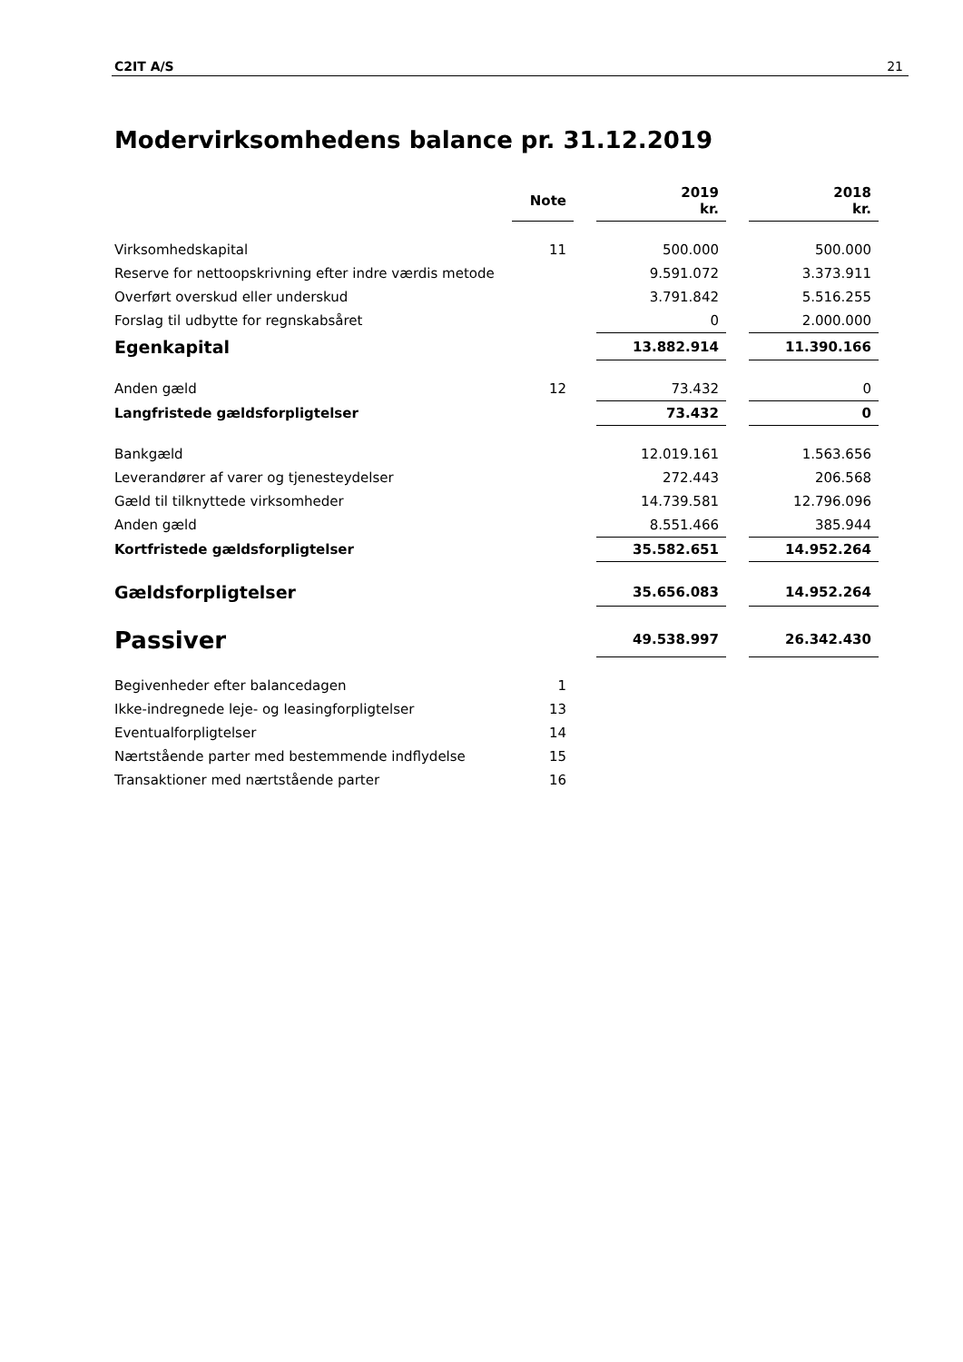C2IT A/S 21
Modervirksomhedens balance pr. 31.12.2019
| | Note | | 2019 kr. | | 2018 kr. |
| --- | --- | --- | --- | --- | --- |
| Virksomhedskapital | 11 | | 500.000 | | 500.000 |
| Reserve for nettoopskrivning efter indre værdis metode | | | 9.591.072 | | 3.373.911 |
| Overført overskud eller underskud | | | 3.791.842 | | 5.516.255 |
| Forslag til udbytte for regnskabsåret | | | 0 | | 2.000.000 |
| Egenkapital | | | 13.882.914 | | 11.390.166 |
| Anden gæld | 12 | | 73.432 | | 0 |
| Langfristede gældsforpligtelser | | | 73.432 | | 0 |
| Bankgæld | | | 12.019.161 | | 1.563.656 |
| Leverandører af varer og tjenesteydelser | | | 272.443 | | 206.568 |
| Gæld til tilknyttede virksomheder | | | 14.739.581 | | 12.796.096 |
| Anden gæld | | | 8.551.466 | | 385.944 |
| Kortfristede gældsforpligtelser | | | 35.582.651 | | 14.952.264 |
| Gældsforpligtelser | | | 35.656.083 | | 14.952.264 |
| Passiver | | | 49.538.997 | | 26.342.430 |
| Begivenheder efter balancedagen | 1 | | | | |
| Ikke-indregnede leje- og leasingforpligtelser | 13 | | | | |
| Eventualforpligtelser | 14 | | | | |
| Nærtstående parter med bestemmende indflydelse | 15 | | | | |
| Transaktioner med nærtstående parter | 16 | | | | |